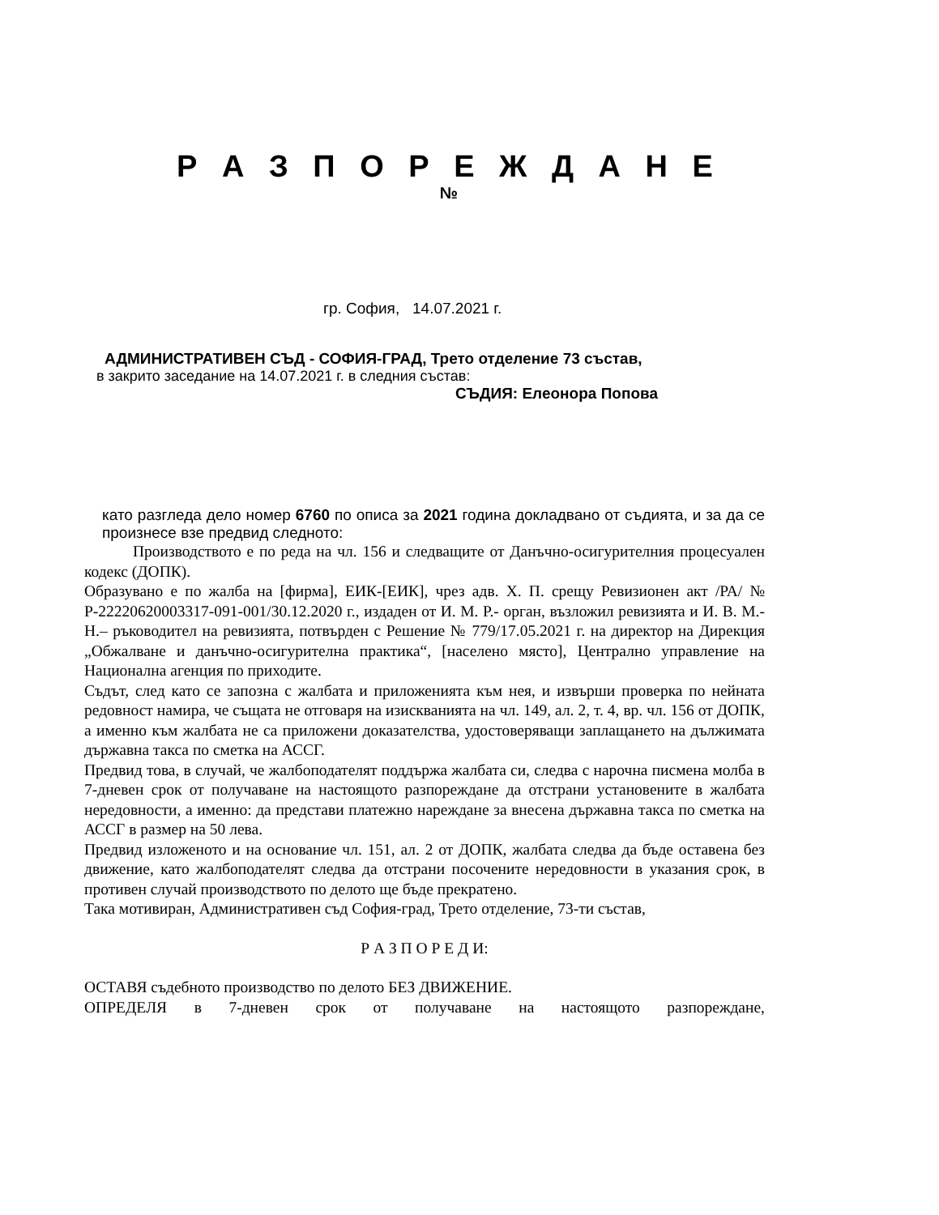Р А З П О Р Е Ж Д А Н Е
№
гр. София, 14.07.2021 г.
АДМИНИСТРАТИВЕН СЪД - СОФИЯ-ГРАД, Трето отделение 73 състав,
в закрито заседание на 14.07.2021 г. в следния състав:
СЪДИЯ: Елеонора Попова
като разгледа дело номер 6760 по описа за 2021 година докладвано от съдията, и за да се произнесе взе предвид следното:
Производството е по реда на чл. 156 и следващите от Данъчно-осигурителния процесуален кодекс (ДОПК).
Образувано е по жалба на [фирма], ЕИК-[ЕИК], чрез адв. Х. П. срещу Ревизионен акт /РА/ № Р-22220620003317-091-001/30.12.2020 г., издаден от И. М. Р.- орган, възложил ревизията и И. В. М.- Н.– ръководител на ревизията, потвърден с Решение № 779/17.05.2021 г. на директор на Дирекция „Обжалване и данъчно-осигурителна практика“, [населено място], Централно управление на Национална агенция по приходите.
Съдът, след като се запозна с жалбата и приложенията към нея, и извърши проверка по нейната редовност намира, че същата не отговаря на изискванията на чл. 149, ал. 2, т. 4, вр. чл. 156 от ДОПК, а именно към жалбата не са приложени доказателства, удостоверяващи заплащането на дължимата държавна такса по сметка на АССГ.
Предвид това, в случай, че жалбоподателят поддържа жалбата си, следва с нарочна писмена молба в 7-дневен срок от получаване на настоящото разпореждане да отстрани установените в жалбата нередовности, а именно: да представи платежно нареждане за внесена държавна такса по сметка на АССГ в размер на 50 лева.
Предвид изложеното и на основание чл. 151, ал. 2 от ДОПК, жалбата следва да бъде оставена без движение, като жалбоподателят следва да отстрани посочените нередовности в указания срок, в противен случай производството по делото ще бъде прекратено.
Така мотивиран, Административен съд София-град, Трето отделение, 73-ти състав,
Р А З П О Р Е Д И:
ОСТАВЯ съдебното производство по делото БЕЗ ДВИЖЕНИЕ.
ОПРЕДЕЛЯ в 7-дневен срок от получаване на настоящото разпореждане,